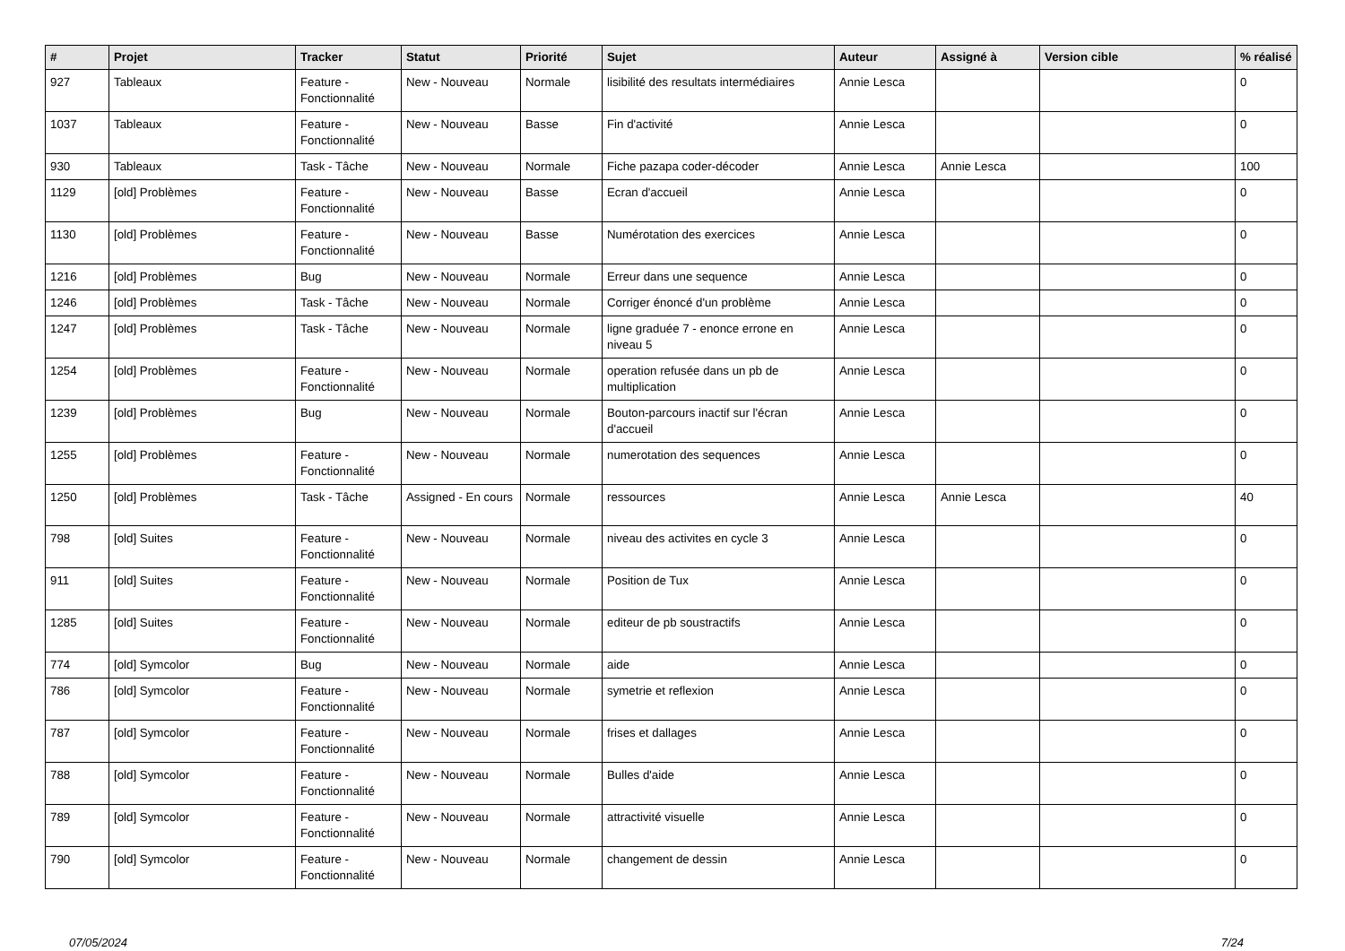| # | Projet | Tracker | Statut | Priorité | Sujet | Auteur | Assigné à | Version cible | % réalisé |
| --- | --- | --- | --- | --- | --- | --- | --- | --- | --- |
| 927 | Tableaux | Feature - Fonctionnalité | New - Nouveau | Normale | lisibilité des resultats intermédiaires | Annie Lesca | | | 0 |
| 1037 | Tableaux | Feature - Fonctionnalité | New - Nouveau | Basse | Fin d'activité | Annie Lesca | | | 0 |
| 930 | Tableaux | Task - Tâche | New - Nouveau | Normale | Fiche pazapa coder-décoder | Annie Lesca | Annie Lesca | | 100 |
| 1129 | [old] Problèmes | Feature - Fonctionnalité | New - Nouveau | Basse | Ecran d'accueil | Annie Lesca | | | 0 |
| 1130 | [old] Problèmes | Feature - Fonctionnalité | New - Nouveau | Basse | Numérotation des exercices | Annie Lesca | | | 0 |
| 1216 | [old] Problèmes | Bug | New - Nouveau | Normale | Erreur dans une sequence | Annie Lesca | | | 0 |
| 1246 | [old] Problèmes | Task - Tâche | New - Nouveau | Normale | Corriger énoncé d'un problème | Annie Lesca | | | 0 |
| 1247 | [old] Problèmes | Task - Tâche | New - Nouveau | Normale | ligne graduée 7 - enonce errone en niveau 5 | Annie Lesca | | | 0 |
| 1254 | [old] Problèmes | Feature - Fonctionnalité | New - Nouveau | Normale | operation refusée dans un pb de multiplication | Annie Lesca | | | 0 |
| 1239 | [old] Problèmes | Bug | New - Nouveau | Normale | Bouton-parcours inactif sur l'écran d'accueil | Annie Lesca | | | 0 |
| 1255 | [old] Problèmes | Feature - Fonctionnalité | New - Nouveau | Normale | numerotation des sequences | Annie Lesca | | | 0 |
| 1250 | [old] Problèmes | Task - Tâche | Assigned - En cours | Normale | ressources | Annie Lesca | Annie Lesca | | 40 |
| 798 | [old] Suites | Feature - Fonctionnalité | New - Nouveau | Normale | niveau des activites en cycle 3 | Annie Lesca | | | 0 |
| 911 | [old] Suites | Feature - Fonctionnalité | New - Nouveau | Normale | Position de Tux | Annie Lesca | | | 0 |
| 1285 | [old] Suites | Feature - Fonctionnalité | New - Nouveau | Normale | editeur de pb soustractifs | Annie Lesca | | | 0 |
| 774 | [old] Symcolor | Bug | New - Nouveau | Normale | aide | Annie Lesca | | | 0 |
| 786 | [old] Symcolor | Feature - Fonctionnalité | New - Nouveau | Normale | symetrie et reflexion | Annie Lesca | | | 0 |
| 787 | [old] Symcolor | Feature - Fonctionnalité | New - Nouveau | Normale | frises et dallages | Annie Lesca | | | 0 |
| 788 | [old] Symcolor | Feature - Fonctionnalité | New - Nouveau | Normale | Bulles d'aide | Annie Lesca | | | 0 |
| 789 | [old] Symcolor | Feature - Fonctionnalité | New - Nouveau | Normale | attractivité visuelle | Annie Lesca | | | 0 |
| 790 | [old] Symcolor | Feature - Fonctionnalité | New - Nouveau | Normale | changement de dessin | Annie Lesca | | | 0 |
07/05/2024 7/24